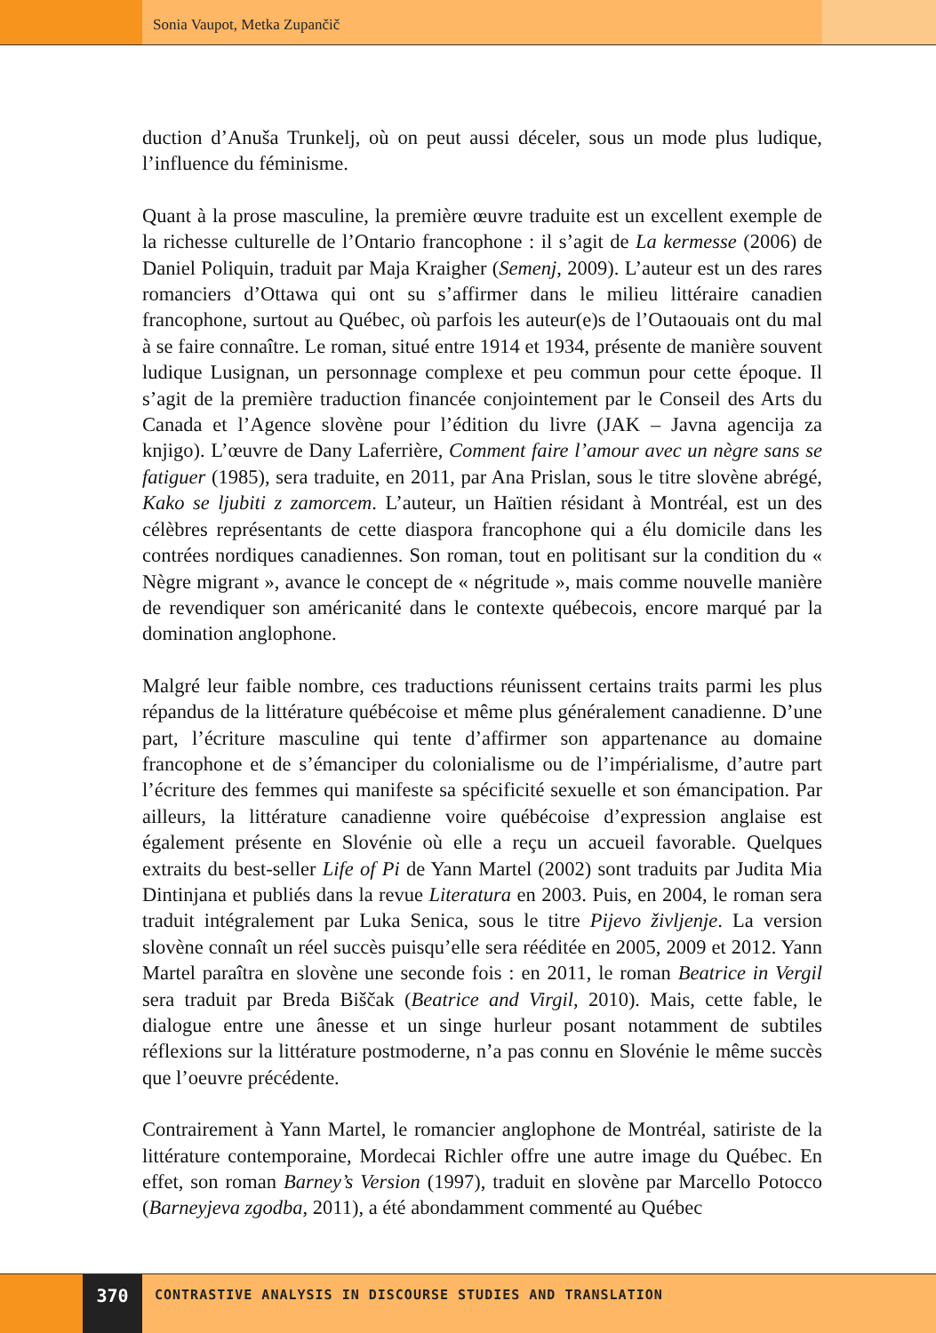Sonia Vaupot, Metka Zupančič
duction d’Anuša Trunkelj, où on peut aussi déceler, sous un mode plus ludique, l’influence du féminisme.
Quant à la prose masculine, la première œuvre traduite est un excellent exemple de la richesse culturelle de l’Ontario francophone : il s’agit de La kermesse (2006) de Daniel Poliquin, traduit par Maja Kraigher (Semenj, 2009). L’auteur est un des rares romanciers d’Ottawa qui ont su s’affirmer dans le milieu littéraire canadien francophone, surtout au Québec, où parfois les auteur(e)s de l’Outaouais ont du mal à se faire connaître. Le roman, situé entre 1914 et 1934, présente de manière souvent ludique Lusignan, un personnage complexe et peu commun pour cette époque. Il s’agit de la première traduction financée conjointement par le Conseil des Arts du Canada et l’Agence slovène pour l’édition du livre (JAK – Javna agencija za knjigo). L’œuvre de Dany Laferrière, Comment faire l’amour avec un nègre sans se fatiguer (1985), sera traduite, en 2011, par Ana Prislan, sous le titre slovène abrégé, Kako se ljubiti z zamorcem. L’auteur, un Haïtien résidant à Montréal, est un des célèbres représentants de cette diaspora francophone qui a élu domicile dans les contrées nordiques canadiennes. Son roman, tout en politisant sur la condition du « Nègre migrant », avance le concept de « négritude », mais comme nouvelle manière de revendiquer son américanité dans le contexte québecois, encore marqué par la domination anglophone.
Malgré leur faible nombre, ces traductions réunissent certains traits parmi les plus répandus de la littérature québécoise et même plus généralement canadienne. D’une part, l’écriture masculine qui tente d’affirmer son appartenance au domaine francophone et de s’émanciper du colonialisme ou de l’impérialisme, d’autre part l’écriture des femmes qui manifeste sa spécificité sexuelle et son émancipation. Par ailleurs, la littérature canadienne voire québécoise d’expression anglaise est également présente en Slovénie où elle a reçu un accueil favorable. Quelques extraits du best-seller Life of Pi de Yann Martel (2002) sont traduits par Judita Mia Dintinjana et publiés dans la revue Literatura en 2003. Puis, en 2004, le roman sera traduit intégralement par Luka Senica, sous le titre Pijevo življenje. La version slovène connaît un réel succès puisqu’elle sera rééditée en 2005, 2009 et 2012. Yann Martel paraîtra en slovène une seconde fois : en 2011, le roman Beatrice in Vergil sera traduit par Breda Biščak (Beatrice and Virgil, 2010). Mais, cette fable, le dialogue entre une ânesse et un singe hurleur posant notamment de subtiles réflexions sur la littérature postmoderne, n’a pas connu en Slovénie le même succès que l’oeuvre précédente.
Contrairement à Yann Martel, le romancier anglophone de Montréal, satiriste de la littérature contemporaine, Mordecai Richler offre une autre image du Québec. En effet, son roman Barney’s Version (1997), traduit en slovène par Marcello Potocco (Barneyjeva zgodba, 2011), a été abondamment commenté au Québec
370
CONTRASTIVE ANALYSIS IN DISCOURSE STUDIES AND TRANSLATION